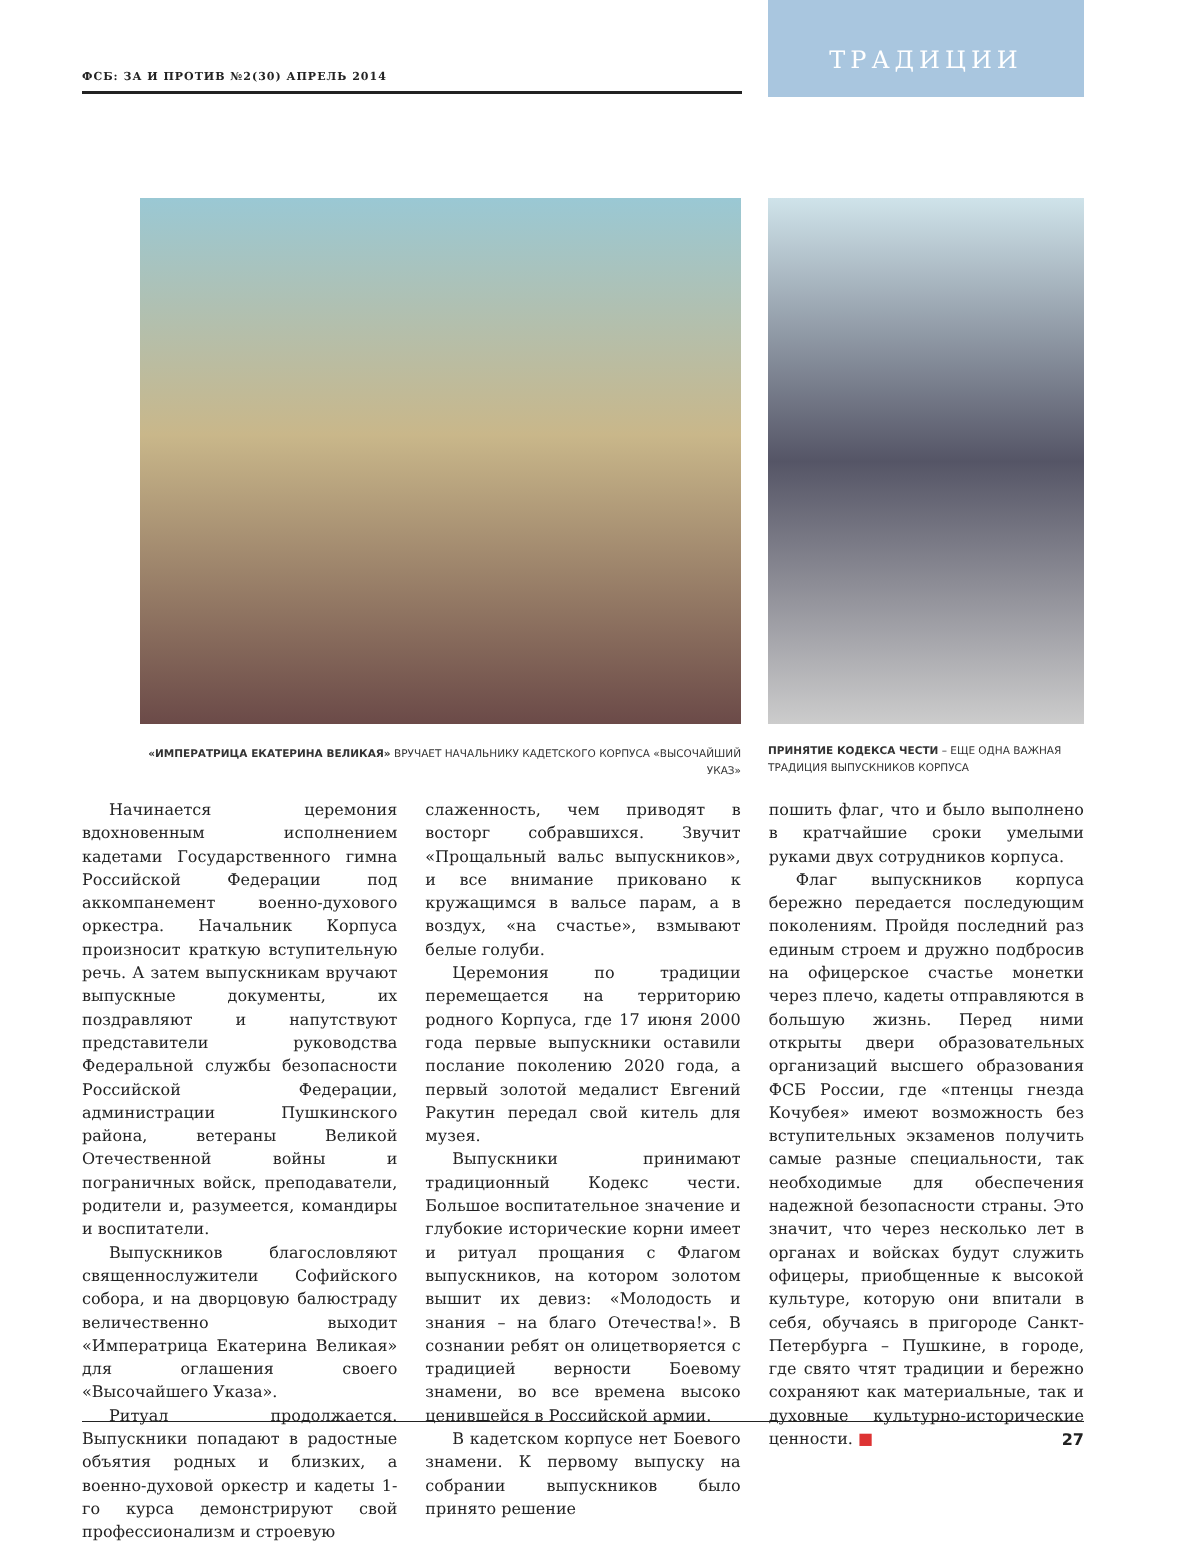ФСБ: ЗА И ПРОТИВ №2(30) АПРЕЛЬ 2014
ТРАДИЦИИ
«ИМПЕРАТРИЦА ЕКАТЕРИНА ВЕЛИКАЯ» ВРУЧАЕТ НАЧАЛЬНИКУ КАДЕТСКОГО КОРПУСА «ВЫСОЧАЙШИЙ УКАЗ»
ПРИНЯТИЕ КОДЕКСА ЧЕСТИ – ЕЩЕ ОДНА ВАЖНАЯ ТРАДИЦИЯ ВЫПУСКНИКОВ КОРПУСА
Начинается церемония вдохновенным исполнением кадетами Государственного гимна Российской Федерации под аккомпанемент военно-духового оркестра. Начальник Корпуса произносит краткую вступительную речь. А затем выпускникам вручают выпускные документы, их поздравляют и напутствуют представители руководства Федеральной службы безопасности Российской Федерации, администрации Пушкинского района, ветераны Великой Отечественной войны и пограничных войск, преподаватели, родители и, разумеется, командиры и воспитатели.
Выпускников благословляют священнослужители Софийского собора, и на дворцовую балюстраду величественно выходит «Императрица Екатерина Великая» для оглашения своего «Высочайшего Указа».
Ритуал продолжается. Выпускники попадают в радостные объятия родных и близких, а военно-духовой оркестр и кадеты 1-го курса демонстрируют свой профессионализм и строевую
слаженность, чем приводят в восторг собравшихся. Звучит «Прощальный вальс выпускников», и все внимание приковано к кружащимся в вальсе парам, а в воздух, «на счастье», взмывают белые голуби.
Церемония по традиции перемещается на территорию родного Корпуса, где 17 июня 2000 года первые выпускники оставили послание поколению 2020 года, а первый золотой медалист Евгений Ракутин передал свой китель для музея.
Выпускники принимают традиционный Кодекс чести. Большое воспитательное значение и глубокие исторические корни имеет и ритуал прощания с Флагом выпускников, на котором золотом вышит их девиз: «Молодость и знания – на благо Отечества!». В сознании ребят он олицетворяется с традицией верности Боевому знамени, во все времена высоко ценившейся в Российской армии.
В кадетском корпусе нет Боевого знамени. К первому выпуску на собрании выпускников было принято решение
пошить флаг, что и было выполнено в кратчайшие сроки умелыми руками двух сотрудников корпуса.
Флаг выпускников корпуса бережно передается последующим поколениям. Пройдя последний раз единым строем и дружно подбросив на офицерское счастье монетки через плечо, кадеты отправляются в большую жизнь. Перед ними открыты двери образовательных организаций высшего образования ФСБ России, где «птенцы гнезда Кочубея» имеют возможность без вступительных экзаменов получить самые разные специальности, так необходимые для обеспечения надежной безопасности страны. Это значит, что через несколько лет в органах и войсках будут служить офицеры, приобщенные к высокой культуре, которую они впитали в себя, обучаясь в пригороде Санкт-Петербурга – Пушкине, в городе, где свято чтят традиции и бережно сохраняют как материальные, так и духовные культурно-исторические ценности. ■
27